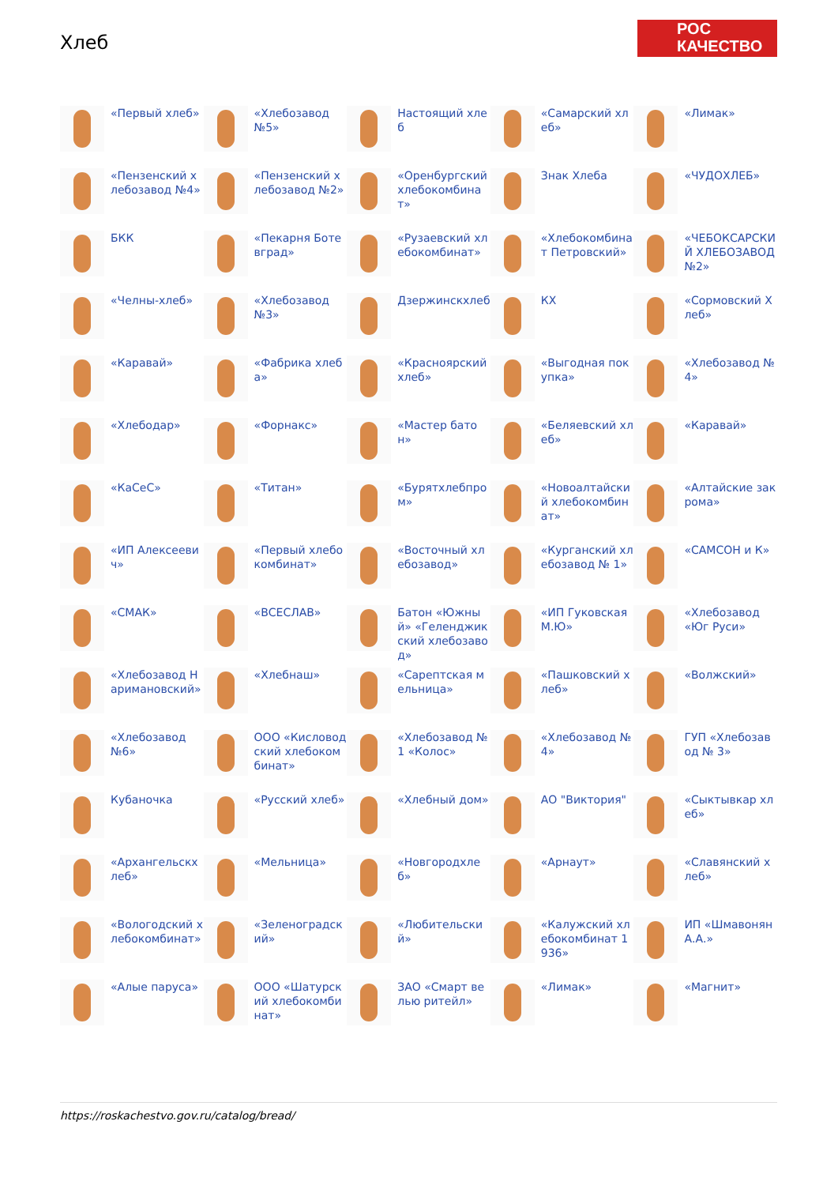Хлеб
РОС
КАЧЕСТВО
«Первый хлеб»
«Хлебозавод №5»
Настоящий хлеб
«Самарский хлеб»
«Лимак»
«Пензенский хлебозавод №4»
«Пензенский хлебозавод №2»
«Оренбургский хлебокомбинат»
Знак Хлеба
«ЧУДОХЛЕБ»
БКК
«Пекарня Ботевград»
«Рузаевский хлебокомбинат»
«Хлебокомбинат Петровский»
«ЧЕБОКСАРСКИЙ ХЛЕБОЗАВОД №2»
«Челны-хлеб»
«Хлебозавод №3»
Дзержинскхлеб
КХ
«Сормовский Хлеб»
«Каравай»
«Фабрика хлеба»
«Красноярский хлеб»
«Выгодная покупка»
«Хлебозавод № 4»
«Хлебодар»
«Форнакс»
«Мастер батон»
«Беляевский хлеб»
«Каравай»
«КаСеС»
«Титан»
«Бурятхлебпром»
«Новоалтайский хлебокомбинат»
«Алтайские закрома»
«ИП Алексеевич»
«Первый хлебокомбинат»
«Восточный хлебозавод»
«Курганский хлебозавод № 1»
«САМСОН и К»
«СМАК»
«ВСЕСЛАВ»
Батон «Южный» «Геленджикский хлебозавод»
«ИП Гуковская М.Ю»
«Хлебозавод «Юг Руси»
«Хлебозавод Наримановский»
«Хлебнаш»
«Сарептская мельница»
«Пашковский хлеб»
«Волжский»
«Хлебозавод №6»
ООО «Кисловодский хлебокомбинат»
«Хлебозавод № 1 «Колос»
«Хлебозавод № 4»
ГУП «Хлебозавод № 3»
Кубаночка
«Русский хлеб»
«Хлебный дом»
АО "Виктория"
«Сыктывкар хлеб»
«Архангельскхлеб»
«Мельница»
«Новгородхлеб»
«Арнаут»
«Славянский хлеб»
«Вологодский хлебокомбинат»
«Зеленоградский»
«Любительский»
«Калужский хлебокомбинат 1936»
ИП «Шмавонян А.А.»
«Алые паруса»
ООО «Шатурский хлебокомбинат»
ЗАО «Смарт велью ритейл»
«Лимак»
«Магнит»
https://roskachestvo.gov.ru/catalog/bread/